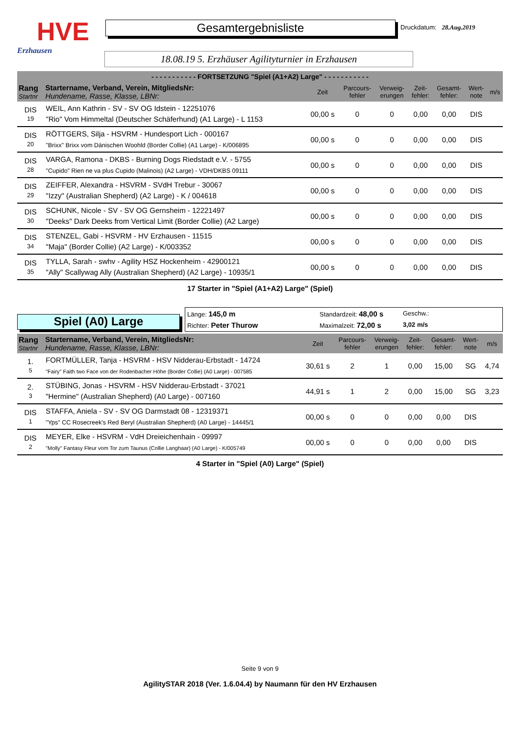HVE
Erzhausen
Gesamtergebnisliste
Druckdatum: 28.Aug.2019
18.08.19 5. Erzhäuser Agilityturnier in Erzhausen
- - - - - - - - - - - FORTSETZUNG "Spiel (A1+A2) Large" - - - - - - - - - - -
| Rang Startnr | Startername, Verband, Verein, MitgliedsNr: Hundename, Rasse, Klasse, LBNr: | Zeit | Parcours- fehler | Verweig- erungen | Zeit- fehler: | Gesamt- fehler: | Wert- note | m/s |
| DIS 19 | WEIL, Ann Kathrin - SV - SV OG Idstein - 12251076 "Rio" Vom Himmeltal (Deutscher Schäferhund) (A1 Large) - L 1153 | 00,00 s | 0 | 0 | 0,00 | 0,00 | DIS | |
| DIS 20 | RÖTTGERS, Silja - HSVRM - Hundesport Lich - 000167 "Brixx" Brixx vom Dänischen Woohld (Border Collie) (A1 Large) - K/006895 | 00,00 s | 0 | 0 | 0,00 | 0,00 | DIS | |
| DIS 28 | VARGA, Ramona - DKBS - Burning Dogs Riedstadt e.V. - 5755 "Cupido" Rien ne va plus Cupido (Malinois) (A2 Large) - VDH/DKBS 09111 | 00,00 s | 0 | 0 | 0,00 | 0,00 | DIS | |
| DIS 29 | ZEIFFER, Alexandra - HSVRM - SVdH Trebur - 30067 "Izzy" (Australian Shepherd) (A2 Large) - K / 004618 | 00,00 s | 0 | 0 | 0,00 | 0,00 | DIS | |
| DIS 30 | SCHUNK, Nicole - SV - SV OG Gernsheim - 12221497 "Deeks" Dark Deeks from Vertical Limit (Border Collie) (A2 Large) | 00,00 s | 0 | 0 | 0,00 | 0,00 | DIS | |
| DIS 34 | STENZEL, Gabi - HSVRM - HV Erzhausen - 11515 "Maja" (Border Collie) (A2 Large) - K/003352 | 00,00 s | 0 | 0 | 0,00 | 0,00 | DIS | |
| DIS 35 | TYLLA, Sarah - swhv - Agility HSZ Hockenheim - 42900121 "Ally" Scallywag Ally (Australian Shepherd) (A2 Large) - 10935/1 | 00,00 s | 0 | 0 | 0,00 | 0,00 | DIS | |
17 Starter in "Spiel (A1+A2) Large" (Spiel)
Spiel (A0) Large
Länge: 145,0 m
Standardzeit: 48,00 s
Geschw.:
Richter: Peter Thurow
Maximalzeit: 72,00 s
3,02 m/s
| Rang Startnr | Startername, Verband, Verein, MitgliedsNr: Hundename, Rasse, Klasse, LBNr: | Zeit | Parcours- fehler | Verweig- erungen | Zeit- fehler: | Gesamt- fehler: | Wert- note | m/s |
| 1. 5 | FORTMÜLLER, Tanja - HSVRM - HSV Nidderau-Erbstadt - 14724 "Fairy" Faith two Face von der Rodenbacher Höhe (Border Collie) (A0 Large) - 007585 | 30,61 s | 2 | 1 | 0,00 | 15,00 | SG | 4,74 |
| 2. 3 | STÜBING, Jonas - HSVRM - HSV Nidderau-Erbstadt - 37021 "Hermine" (Australian Shepherd) (A0 Large) - 007160 | 44,91 s | 1 | 2 | 0,00 | 15,00 | SG | 3,23 |
| DIS 1 | STAFFA, Aniela - SV - SV OG Darmstadt 08 - 12319371 "Yps" CC Rosecreek's Red Beryl (Australian Shepherd) (A0 Large) - 14445/1 | 00,00 s | 0 | 0 | 0,00 | 0,00 | DIS | |
| DIS 2 | MEYER, Elke - HSVRM - VdH Dreieichenhain - 09997 "Molly" Fantasy Fleur vom Tor zum Taunus (Collie Langhaar) (A0 Large) - K/005749 | 00,00 s | 0 | 0 | 0,00 | 0,00 | DIS | |
4 Starter in "Spiel (A0) Large" (Spiel)
Seite 9 von 9
AgilitySTAR 2018 (Ver. 1.6.04.4) by Naumann für den HV Erzhausen